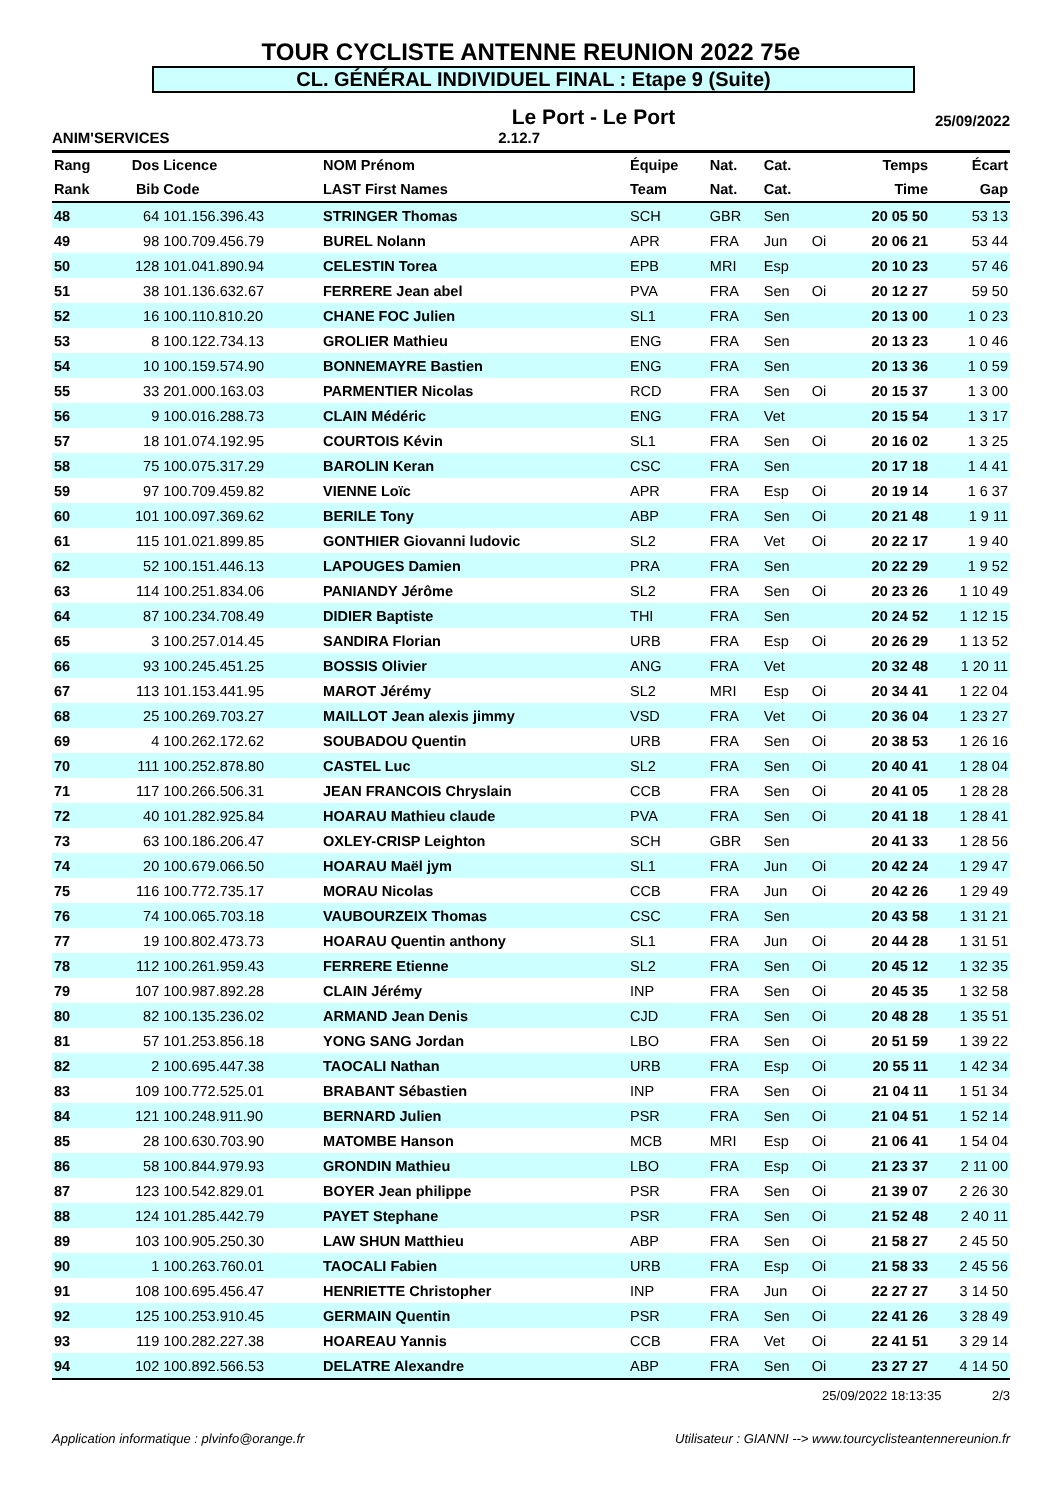TOUR CYCLISTE ANTENNE REUNION 2022 75e
CL. GÉNÉRAL INDIVIDUEL FINAL : Etape 9 (Suite)
Le Port - Le Port 25/09/2022
ANIM'SERVICES 2.12.7
| Rang | Dos | Licence | NOM Prénom | Équipe | Nat. | Cat. | | Temps | Écart |
| --- | --- | --- | --- | --- | --- | --- | --- | --- | --- |
| Rank | Bib | Code | LAST First Names | Team | Nat. | Cat. | | Time | Gap |
| 48 | 64 | 101.156.396.43 | STRINGER Thomas | SCH | GBR | Sen | | 20 05 50 | 53 13 |
| 49 | 98 | 100.709.456.79 | BUREL Nolann | APR | FRA | Jun | Oi | 20 06 21 | 53 44 |
| 50 | 128 | 101.041.890.94 | CELESTIN Torea | EPB | MRI | Esp | | 20 10 23 | 57 46 |
| 51 | 38 | 101.136.632.67 | FERRERE Jean abel | PVA | FRA | Sen | Oi | 20 12 27 | 59 50 |
| 52 | 16 | 100.110.810.20 | CHANE FOC Julien | SL1 | FRA | Sen | | 20 13 00 | 1 0 23 |
| 53 | 8 | 100.122.734.13 | GROLIER Mathieu | ENG | FRA | Sen | | 20 13 23 | 1 0 46 |
| 54 | 10 | 100.159.574.90 | BONNEMAYRE Bastien | ENG | FRA | Sen | | 20 13 36 | 1 0 59 |
| 55 | 33 | 201.000.163.03 | PARMENTIER Nicolas | RCD | FRA | Sen | Oi | 20 15 37 | 1 3 00 |
| 56 | 9 | 100.016.288.73 | CLAIN Médéric | ENG | FRA | Vet | | 20 15 54 | 1 3 17 |
| 57 | 18 | 101.074.192.95 | COURTOIS Kévin | SL1 | FRA | Sen | Oi | 20 16 02 | 1 3 25 |
| 58 | 75 | 100.075.317.29 | BAROLIN Keran | CSC | FRA | Sen | | 20 17 18 | 1 4 41 |
| 59 | 97 | 100.709.459.82 | VIENNE Loïc | APR | FRA | Esp | Oi | 20 19 14 | 1 6 37 |
| 60 | 101 | 100.097.369.62 | BERILE Tony | ABP | FRA | Sen | Oi | 20 21 48 | 1 9 11 |
| 61 | 115 | 101.021.899.85 | GONTHIER Giovanni ludovic | SL2 | FRA | Vet | Oi | 20 22 17 | 1 9 40 |
| 62 | 52 | 100.151.446.13 | LAPOUGES Damien | PRA | FRA | Sen | | 20 22 29 | 1 9 52 |
| 63 | 114 | 100.251.834.06 | PANIANDY Jérôme | SL2 | FRA | Sen | Oi | 20 23 26 | 1 10 49 |
| 64 | 87 | 100.234.708.49 | DIDIER Baptiste | THI | FRA | Sen | | 20 24 52 | 1 12 15 |
| 65 | 3 | 100.257.014.45 | SANDIRA Florian | URB | FRA | Esp | Oi | 20 26 29 | 1 13 52 |
| 66 | 93 | 100.245.451.25 | BOSSIS Olivier | ANG | FRA | Vet | | 20 32 48 | 1 20 11 |
| 67 | 113 | 101.153.441.95 | MAROT Jérémy | SL2 | MRI | Esp | Oi | 20 34 41 | 1 22 04 |
| 68 | 25 | 100.269.703.27 | MAILLOT Jean alexis jimmy | VSD | FRA | Vet | Oi | 20 36 04 | 1 23 27 |
| 69 | 4 | 100.262.172.62 | SOUBADOU Quentin | URB | FRA | Sen | Oi | 20 38 53 | 1 26 16 |
| 70 | 111 | 100.252.878.80 | CASTEL Luc | SL2 | FRA | Sen | Oi | 20 40 41 | 1 28 04 |
| 71 | 117 | 100.266.506.31 | JEAN FRANCOIS Chryslain | CCB | FRA | Sen | Oi | 20 41 05 | 1 28 28 |
| 72 | 40 | 101.282.925.84 | HOARAU Mathieu claude | PVA | FRA | Sen | Oi | 20 41 18 | 1 28 41 |
| 73 | 63 | 100.186.206.47 | OXLEY-CRISP Leighton | SCH | GBR | Sen | | 20 41 33 | 1 28 56 |
| 74 | 20 | 100.679.066.50 | HOARAU Maël jym | SL1 | FRA | Jun | Oi | 20 42 24 | 1 29 47 |
| 75 | 116 | 100.772.735.17 | MORAU Nicolas | CCB | FRA | Jun | Oi | 20 42 26 | 1 29 49 |
| 76 | 74 | 100.065.703.18 | VAUBOURZEIX Thomas | CSC | FRA | Sen | | 20 43 58 | 1 31 21 |
| 77 | 19 | 100.802.473.73 | HOARAU Quentin anthony | SL1 | FRA | Jun | Oi | 20 44 28 | 1 31 51 |
| 78 | 112 | 100.261.959.43 | FERRERE Etienne | SL2 | FRA | Sen | Oi | 20 45 12 | 1 32 35 |
| 79 | 107 | 100.987.892.28 | CLAIN Jérémy | INP | FRA | Sen | Oi | 20 45 35 | 1 32 58 |
| 80 | 82 | 100.135.236.02 | ARMAND Jean Denis | CJD | FRA | Sen | Oi | 20 48 28 | 1 35 51 |
| 81 | 57 | 101.253.856.18 | YONG SANG Jordan | LBO | FRA | Sen | Oi | 20 51 59 | 1 39 22 |
| 82 | 2 | 100.695.447.38 | TAOCALI Nathan | URB | FRA | Esp | Oi | 20 55 11 | 1 42 34 |
| 83 | 109 | 100.772.525.01 | BRABANT Sébastien | INP | FRA | Sen | Oi | 21 04 11 | 1 51 34 |
| 84 | 121 | 100.248.911.90 | BERNARD Julien | PSR | FRA | Sen | Oi | 21 04 51 | 1 52 14 |
| 85 | 28 | 100.630.703.90 | MATOMBE Hanson | MCB | MRI | Esp | Oi | 21 06 41 | 1 54 04 |
| 86 | 58 | 100.844.979.93 | GRONDIN Mathieu | LBO | FRA | Esp | Oi | 21 23 37 | 2 11 00 |
| 87 | 123 | 100.542.829.01 | BOYER Jean philippe | PSR | FRA | Sen | Oi | 21 39 07 | 2 26 30 |
| 88 | 124 | 101.285.442.79 | PAYET Stephane | PSR | FRA | Sen | Oi | 21 52 48 | 2 40 11 |
| 89 | 103 | 100.905.250.30 | LAW SHUN Matthieu | ABP | FRA | Sen | Oi | 21 58 27 | 2 45 50 |
| 90 | 1 | 100.263.760.01 | TAOCALI Fabien | URB | FRA | Esp | Oi | 21 58 33 | 2 45 56 |
| 91 | 108 | 100.695.456.47 | HENRIETTE Christopher | INP | FRA | Jun | Oi | 22 27 27 | 3 14 50 |
| 92 | 125 | 100.253.910.45 | GERMAIN Quentin | PSR | FRA | Sen | Oi | 22 41 26 | 3 28 49 |
| 93 | 119 | 100.282.227.38 | HOAREAU Yannis | CCB | FRA | Vet | Oi | 22 41 51 | 3 29 14 |
| 94 | 102 | 100.892.566.53 | DELATRE Alexandre | ABP | FRA | Sen | Oi | 23 27 27 | 4 14 50 |
25/09/2022 18:13:35 2/3
Application informatique : plvinfo@orange.fr Utilisateur : GIANNI --> www.tourcyclisteantennereunion.fr